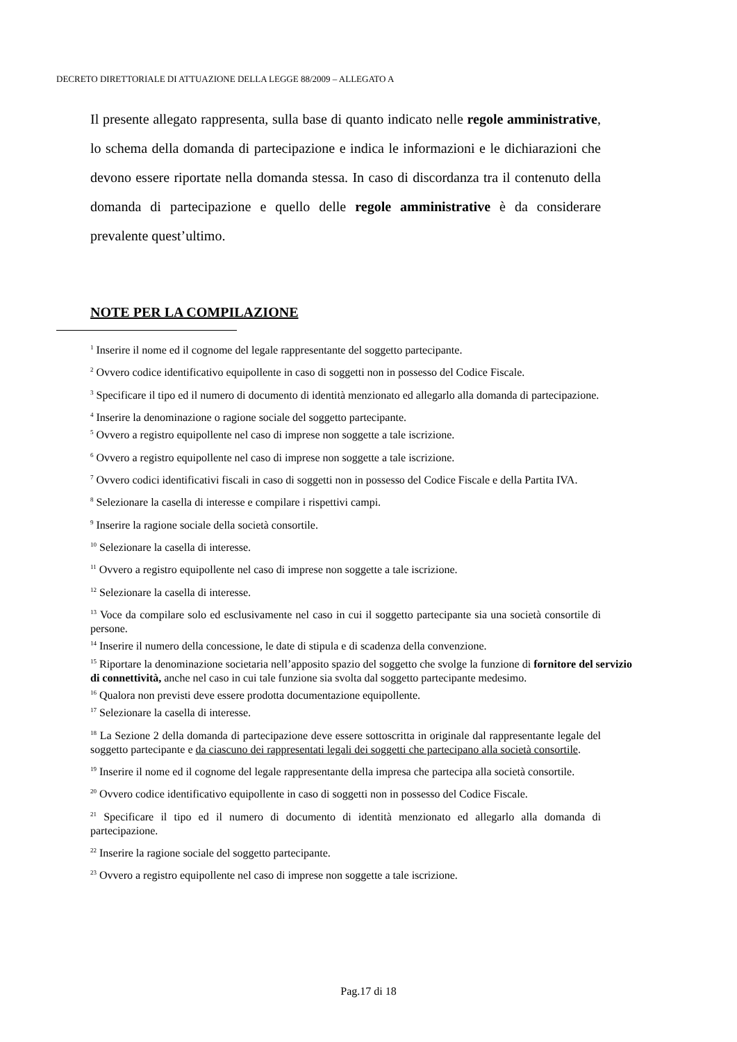DECRETO DIRETTORIALE DI ATTUAZIONE DELLA LEGGE 88/2009 – ALLEGATO A
Il presente allegato rappresenta, sulla base di quanto indicato nelle regole amministrative, lo schema della domanda di partecipazione e indica le informazioni e le dichiarazioni che devono essere riportate nella domanda stessa. In caso di discordanza tra il contenuto della domanda di partecipazione e quello delle regole amministrative è da considerare prevalente quest’ultimo.
NOTE PER LA COMPILAZIONE
<sup>1</sup> Inserire il nome ed il cognome del legale rappresentante del soggetto partecipante.
<sup>2</sup> Ovvero codice identificativo equipollente in caso di soggetti non in possesso del Codice Fiscale.
<sup>3</sup> Specificare il tipo ed il numero di documento di identità menzionato ed allegarlo alla domanda di partecipazione.
<sup>4</sup> Inserire la denominazione o ragione sociale del soggetto partecipante.
<sup>5</sup> Ovvero a registro equipollente nel caso di imprese non soggette a tale iscrizione.
<sup>6</sup> Ovvero a registro equipollente nel caso di imprese non soggette a tale iscrizione.
<sup>7</sup> Ovvero codici identificativi fiscali in caso di soggetti non in possesso del Codice Fiscale e della Partita IVA.
<sup>8</sup> Selezionare la casella di interesse e compilare i rispettivi campi.
<sup>9</sup> Inserire la ragione sociale della società consortile.
<sup>10</sup> Selezionare la casella di interesse.
<sup>11</sup> Ovvero a registro equipollente nel caso di imprese non soggette a tale iscrizione.
<sup>12</sup> Selezionare la casella di interesse.
<sup>13</sup> Voce da compilare solo ed esclusivamente nel caso in cui il soggetto partecipante sia una società consortile di persone.
<sup>14</sup> Inserire il numero della concessione, le date di stipula e di scadenza della convenzione.
<sup>15</sup> Riportare la denominazione societaria nell’apposito spazio del soggetto che svolge la funzione di fornitore del servizio di connettività, anche nel caso in cui tale funzione sia svolta dal soggetto partecipante medesimo.
<sup>16</sup> Qualora non previsti deve essere prodotta documentazione equipollente.
<sup>17</sup> Selezionare la casella di interesse.
<sup>18</sup> La Sezione 2 della domanda di partecipazione deve essere sottoscritta in originale dal rappresentante legale del soggetto partecipante e da ciascuno dei rappresentati legali dei soggetti che partecipano alla società consortile.
<sup>19</sup> Inserire il nome ed il cognome del legale rappresentante della impresa che partecipa alla società consortile.
<sup>20</sup> Ovvero codice identificativo equipollente in caso di soggetti non in possesso del Codice Fiscale.
<sup>21</sup> Specificare il tipo ed il numero di documento di identità menzionato ed allegarlo alla domanda di partecipazione.
<sup>22</sup> Inserire la ragione sociale del soggetto partecipante.
<sup>23</sup> Ovvero a registro equipollente nel caso di imprese non soggette a tale iscrizione.
Pag.17 di 18